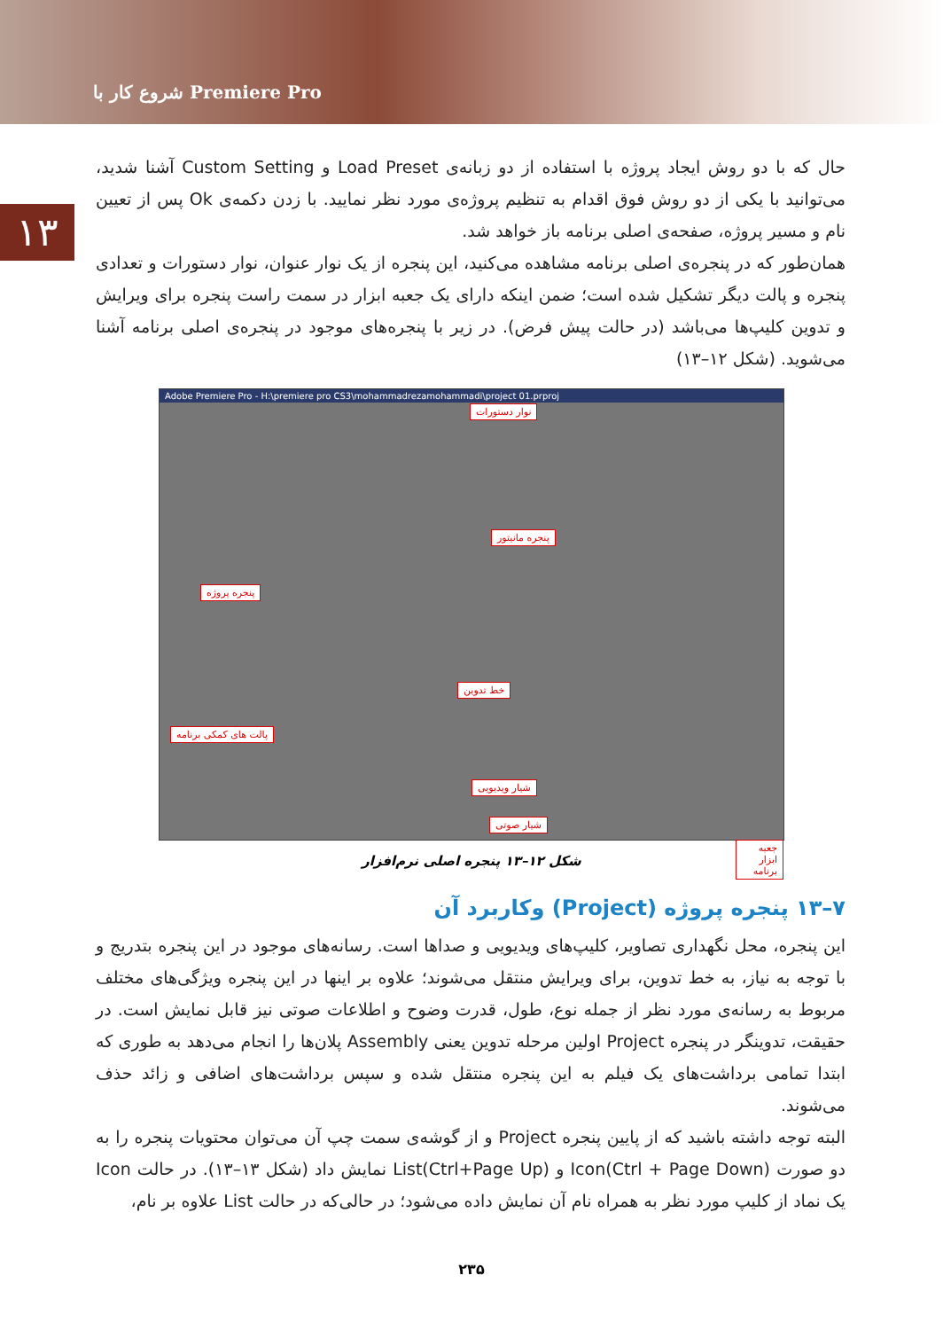شروع کار با Premiere Pro
۱۳
حال که با دو روش ایجاد پروژه با استفاده از دو زبانه‌ی Load Preset و Custom Setting آشنا شدید، می‌توانید با یکی از دو روش فوق اقدام به تنظیم پروژه‌ی مورد نظر نمایید. با زدن دکمه‌ی Ok پس از تعیین نام و مسیر پروژه، صفحه‌ی اصلی برنامه باز خواهد شد.
همان‌طور که در پنجره‌ی اصلی برنامه مشاهده می‌کنید، این پنجره از یک نوار عنوان، نوار دستورات و تعدادی پنجره و پالت دیگر تشکیل شده است؛ ضمن اینکه دارای یک جعبه ابزار در سمت راست پنجره برای ویرایش و تدوین کلیپ‌ها می‌باشد (در حالت پیش فرض). در زیر با پنجره‌های موجود در پنجره‌ی اصلی برنامه آشنا می‌شوید. (شکل ۱۲–۱۳)
Adobe Premiere Pro - H:\premiere pro CS3\mohammadrezamohammadi\project 01.prproj
نوار دستورات
پنجره مانیتور
پنجره پروژه
خط تدوین
پالت های کمکی برنامه
شیار ویدیویی
شیار صوتی
جعبه ابزار برنامه
شکل ۱۲–۱۳ پنجره اصلی نرم‌افزار
۷–۱۳ پنجره پروژه (Project) وکاربرد آن
این پنجره، محل نگهداری تصاویر، کلیپ‌های ویدیویی و صداها است. رسانه‌های موجود در این پنجره بتدریج و با توجه به نیاز، به خط تدوین، برای ویرایش منتقل می‌شوند؛ علاوه بر اینها در این پنجره ویژگی‌های مختلف مربوط به رسانه‌ی مورد نظر از جمله نوع، طول، قدرت وضوح و اطلاعات صوتی نیز قابل نمایش است. در حقیقت، تدوینگر در پنجره Project اولین مرحله تدوین یعنی Assembly پلان‌ها را انجام می‌دهد به طوری که ابتدا تمامی برداشت‌های یک فیلم به این پنجره منتقل شده و سپس برداشت‌های اضافی و زائد حذف می‌شوند.
البته توجه داشته باشید که از پایین پنجره Project و از گوشه‌ی سمت چپ آن می‌توان محتویات پنجره را به دو صورت Icon(Ctrl + Page Down) و List(Ctrl+Page Up) نمایش داد (شکل ۱۳–۱۳). در حالت Icon یک نماد از کلیپ مورد نظر به همراه نام آن نمایش داده می‌شود؛ در حالی‌که در حالت List علاوه بر نام،
۲۳۵